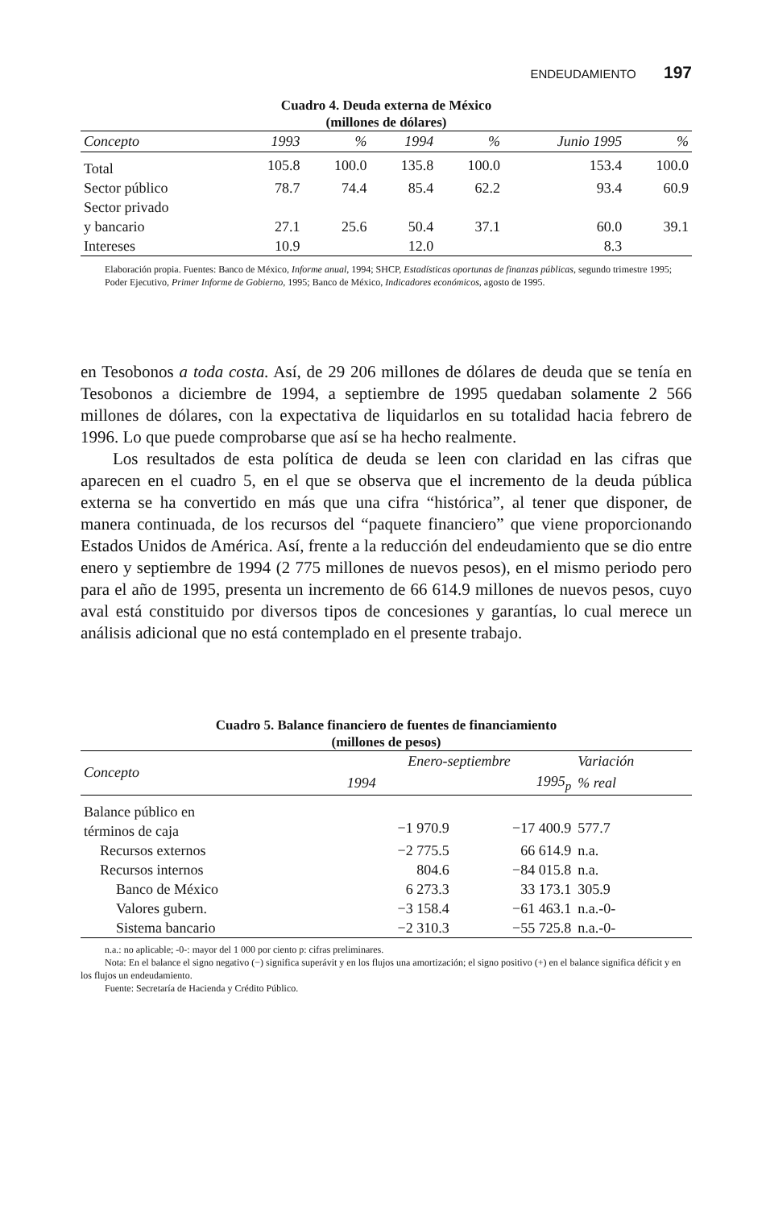ENDEUDAMIENTO 197
Cuadro 4. Deuda externa de México
(millones de dólares)
| Concepto | 1993 | % | 1994 | % | Junio 1995 | % |
| --- | --- | --- | --- | --- | --- | --- |
| Total | 105.8 | 100.0 | 135.8 | 100.0 | 153.4 | 100.0 |
| Sector público | 78.7 | 74.4 | 85.4 | 62.2 | 93.4 | 60.9 |
| Sector privado y bancario | 27.1 | 25.6 | 50.4 | 37.1 | 60.0 | 39.1 |
| Intereses | 10.9 | | 12.0 | | 8.3 | |
Elaboración propia. Fuentes: Banco de México, Informe anual, 1994; SHCP, Estadísticas oportunas de finanzas públicas, segundo trimestre 1995; Poder Ejecutivo, Primer Informe de Gobierno, 1995; Banco de México, Indicadores económicos, agosto de 1995.
en Tesobonos a toda costa. Así, de 29 206 millones de dólares de deuda que se tenía en Tesobonos a diciembre de 1994, a septiembre de 1995 quedaban solamente 2 566 millones de dólares, con la expectativa de liquidarlos en su totalidad hacia febrero de 1996. Lo que puede comprobarse que así se ha hecho realmente.
Los resultados de esta política de deuda se leen con claridad en las cifras que aparecen en el cuadro 5, en el que se observa que el incremento de la deuda pública externa se ha convertido en más que una cifra “histórica”, al tener que disponer, de manera continuada, de los recursos del “paquete financiero” que viene proporcionando Estados Unidos de América. Así, frente a la reducción del endeudamiento que se dio entre enero y septiembre de 1994 (2 775 millones de nuevos pesos), en el mismo periodo pero para el año de 1995, presenta un incremento de 66 614.9 millones de nuevos pesos, cuyo aval está constituido por diversos tipos de concesiones y garantías, lo cual merece un análisis adicional que no está contemplado en el presente trabajo.
Cuadro 5. Balance financiero de fuentes de financiamiento
(millones de pesos)
| Concepto | Enero-septiembre | | Variación |
| --- | --- | --- | --- |
| | 1994 | 1995<sub>p</sub> | % real |
| Balance público en términos de caja | −1 970.9 | −17 400.9 | 577.7 |
| Recursos externos | −2 775.5 | 66 614.9 | n.a. |
| Recursos internos | 804.6 | −84 015.8 | n.a. |
| Banco de México | 6 273.3 | 33 173.1 | 305.9 |
| Valores gubern. | −3 158.4 | −61 463.1 | n.a.-0- |
| Sistema bancario | −2 310.3 | −55 725.8 | n.a.-0- |
n.a.: no aplicable; -0-: mayor del 1 000 por ciento p: cifras preliminares.
Nota: En el balance el signo negativo (−) significa superávit y en los flujos una amortización; el signo positivo (+) en el balance significa déficit y en los flujos un endeudamiento.
Fuente: Secretaría de Hacienda y Crédito Público.